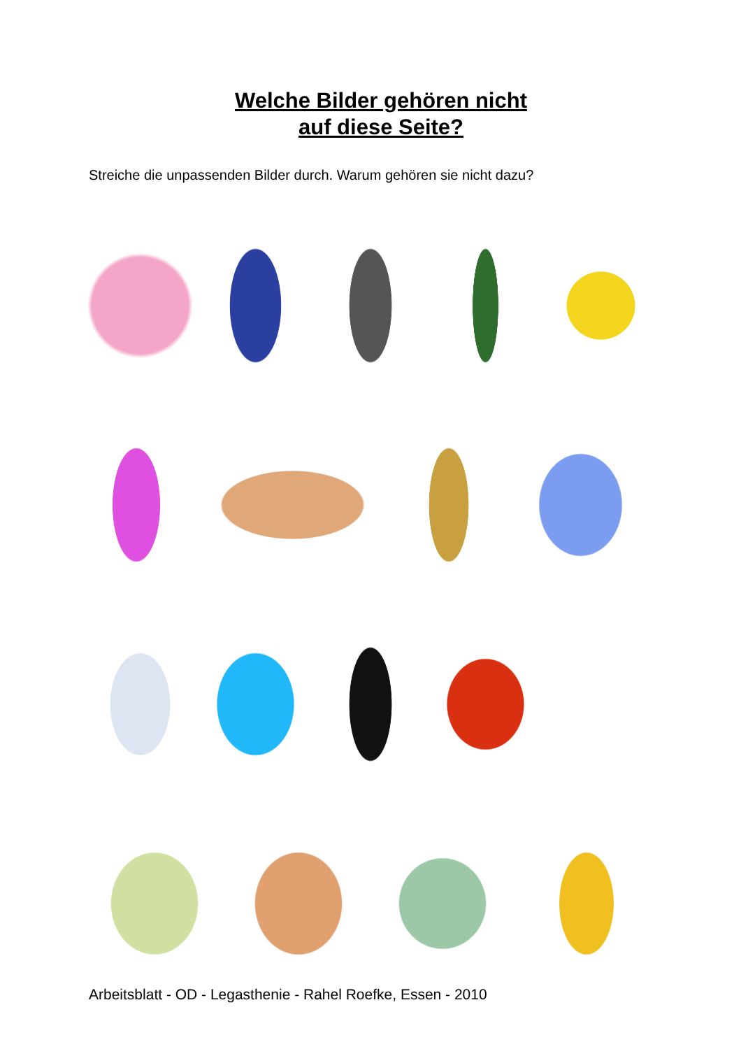Welche Bilder gehören nicht
auf diese Seite?
Streiche die unpassenden Bilder durch. Warum gehören sie nicht dazu?
Arbeitsblatt - OD - Legasthenie - Rahel Roefke, Essen - 2010